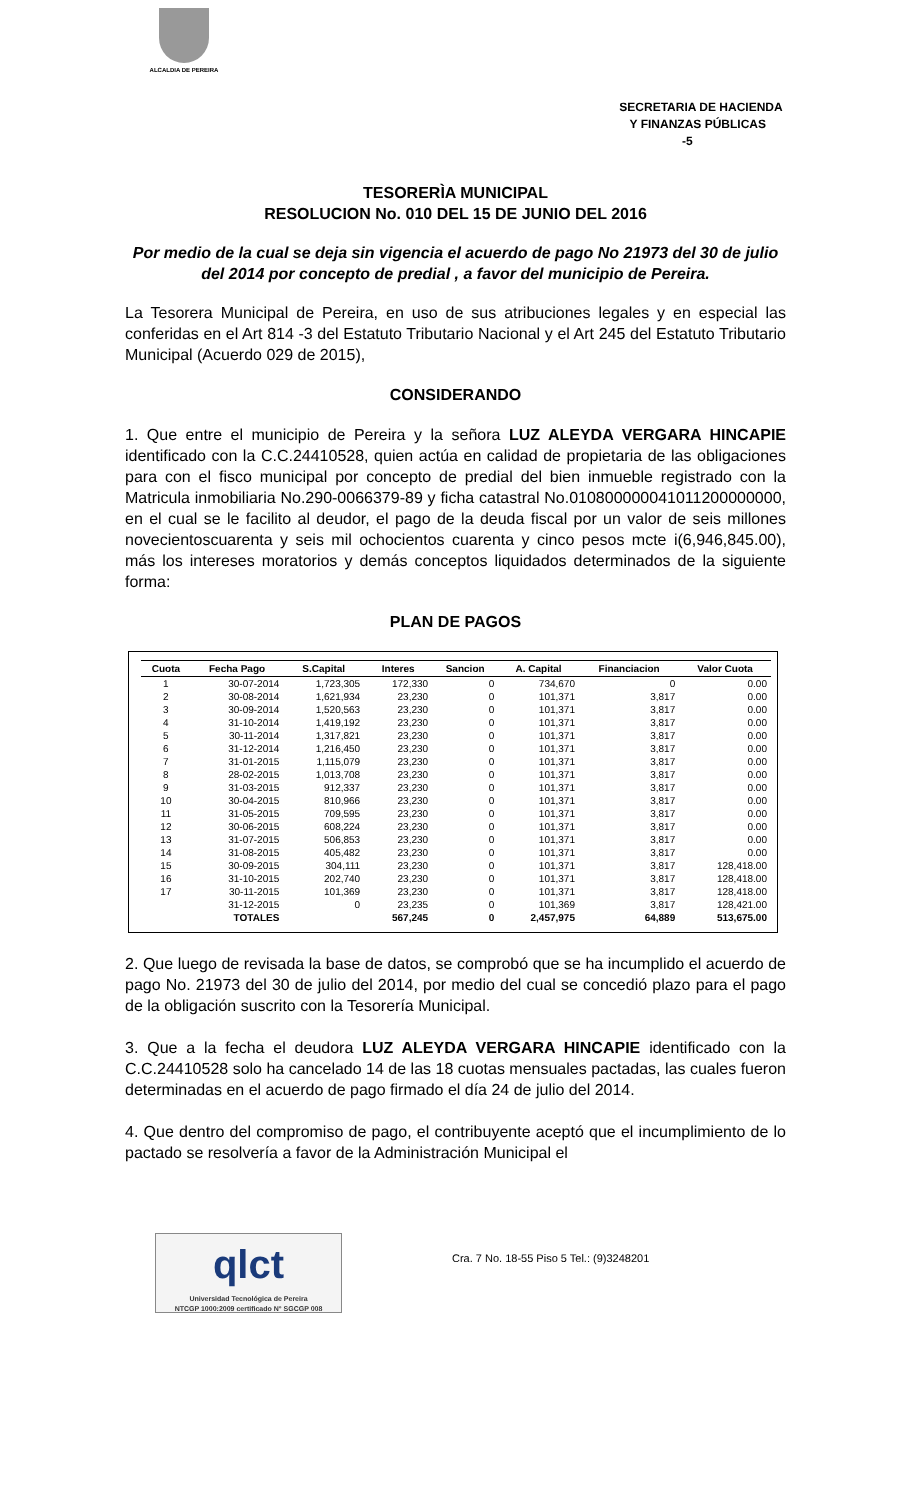ALCALDIA DE PEREIRA
SECRETARIA DE HACIENDA
Y FINANZAS PÚBLICAS
-5
TESORERÌA MUNICIPAL
RESOLUCION No. 010 DEL 15 DE JUNIO DEL 2016
Por medio de la cual se deja sin vigencia el acuerdo de pago No 21973 del 30 de julio del 2014 por concepto de predial , a favor del municipio de Pereira.
La Tesorera Municipal de Pereira, en uso de sus atribuciones legales y en especial las conferidas en el Art 814 -3 del Estatuto Tributario Nacional y el Art 245 del Estatuto Tributario Municipal (Acuerdo 029 de 2015),
CONSIDERANDO
1. Que entre el municipio de Pereira y la señora LUZ ALEYDA VERGARA HINCAPIE identificado con la C.C.24410528, quien actúa en calidad de propietaria de las obligaciones para con el fisco municipal por concepto de predial del bien inmueble registrado con la Matricula inmobiliaria No.290-0066379-89 y ficha catastral No.010800000041011200000000, en el cual se le facilito al deudor, el pago de la deuda fiscal por un valor de seis millones novecientoscuarenta y seis mil ochocientos cuarenta y cinco pesos mcte i(6,946,845.00), más los intereses moratorios y demás conceptos liquidados determinados de la siguiente forma:
PLAN DE PAGOS
| Cuota | Fecha Pago | S.Capital | Interes | Sancion | A. Capital | Financiacion | Valor Cuota |
| --- | --- | --- | --- | --- | --- | --- | --- |
| 1 | 30-07-2014 | 1,723,305 | 172,330 | 0 | 734,670 | 0 | 0.00 |
| 2 | 30-08-2014 | 1,621,934 | 23,230 | 0 | 101,371 | 3,817 | 0.00 |
| 3 | 30-09-2014 | 1,520,563 | 23,230 | 0 | 101,371 | 3,817 | 0.00 |
| 4 | 31-10-2014 | 1,419,192 | 23,230 | 0 | 101,371 | 3,817 | 0.00 |
| 5 | 30-11-2014 | 1,317,821 | 23,230 | 0 | 101,371 | 3,817 | 0.00 |
| 6 | 31-12-2014 | 1,216,450 | 23,230 | 0 | 101,371 | 3,817 | 0.00 |
| 7 | 31-01-2015 | 1,115,079 | 23,230 | 0 | 101,371 | 3,817 | 0.00 |
| 8 | 28-02-2015 | 1,013,708 | 23,230 | 0 | 101,371 | 3,817 | 0.00 |
| 9 | 31-03-2015 | 912,337 | 23,230 | 0 | 101,371 | 3,817 | 0.00 |
| 10 | 30-04-2015 | 810,966 | 23,230 | 0 | 101,371 | 3,817 | 0.00 |
| 11 | 31-05-2015 | 709,595 | 23,230 | 0 | 101,371 | 3,817 | 0.00 |
| 12 | 30-06-2015 | 608,224 | 23,230 | 0 | 101,371 | 3,817 | 0.00 |
| 13 | 31-07-2015 | 506,853 | 23,230 | 0 | 101,371 | 3,817 | 0.00 |
| 14 | 31-08-2015 | 405,482 | 23,230 | 0 | 101,371 | 3,817 | 0.00 |
| 15 | 30-09-2015 | 304,111 | 23,230 | 0 | 101,371 | 3,817 | 128,418.00 |
| 16 | 31-10-2015 | 202,740 | 23,230 | 0 | 101,371 | 3,817 | 128,418.00 |
| 17 | 30-11-2015 | 101,369 | 23,230 | 0 | 101,371 | 3,817 | 128,418.00 |
| | 31-12-2015 | 0 | 23,235 | 0 | 101,369 | 3,817 | 128,421.00 |
| | TOTALES | | 567,245 | 0 | 2,457,975 | 64,889 | 513,675.00 |
2. Que luego de revisada la base de datos, se comprobó que se ha incumplido el acuerdo de pago No. 21973 del 30 de julio del 2014, por medio del cual se concedió plazo para el pago de la obligación suscrito con la Tesorería Municipal.
3. Que a la fecha el deudora LUZ ALEYDA VERGARA HINCAPIE identificado con la C.C.24410528 solo ha cancelado 14 de las 18 cuotas mensuales pactadas, las cuales fueron determinadas en el acuerdo de pago firmado el día 24 de julio del 2014.
4. Que dentro del compromiso de pago, el contribuyente aceptó que el incumplimiento de lo pactado se resolvería a favor de la Administración Municipal el
qlct
Universidad Tecnológica de Pereira
NTCGP 1000:2009 certificado N° SGCGP 008
Cra. 7 No. 18-55 Piso 5 Tel.: (9)3248201